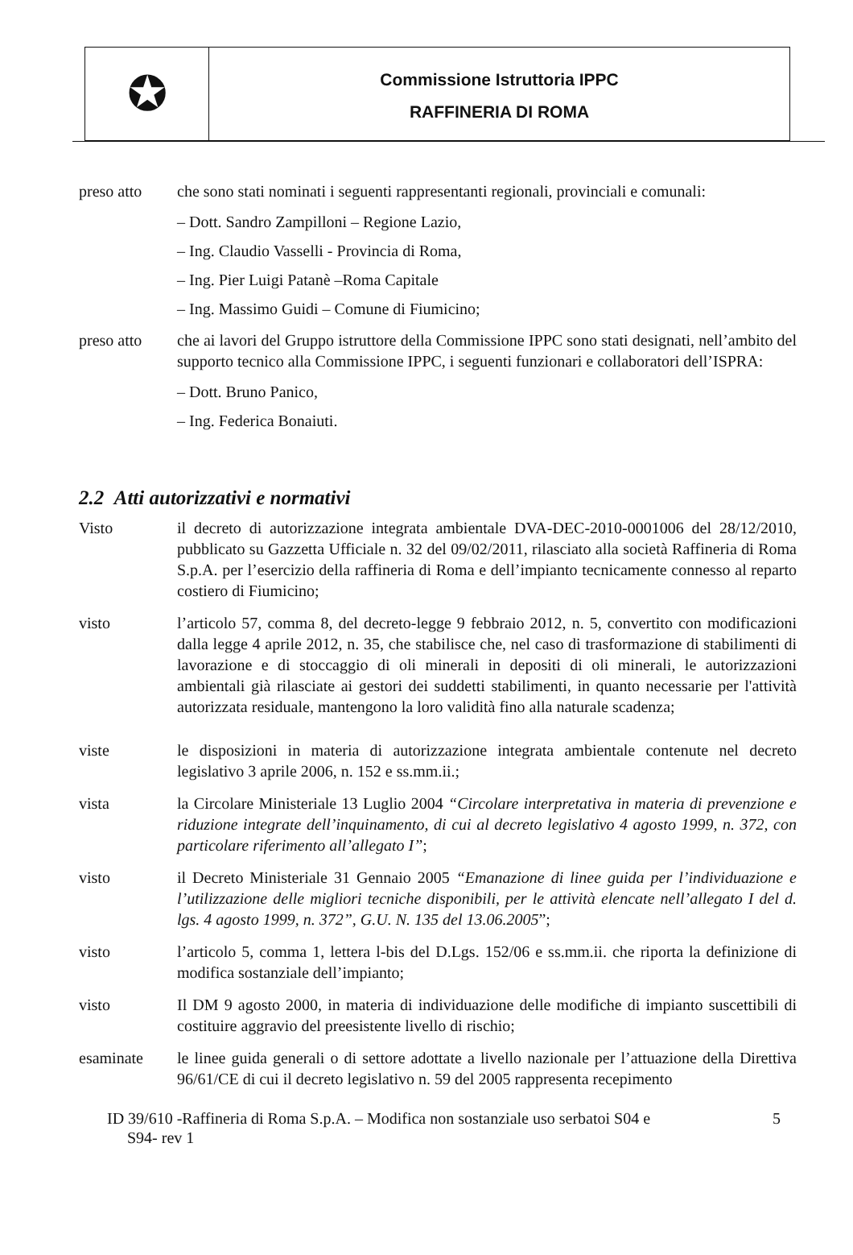✪
Commissione Istruttoria IPPC
RAFFINERIA DI ROMA
preso atto che sono stati nominati i seguenti rappresentanti regionali, provinciali e comunali:
– Dott. Sandro Zampilloni – Regione Lazio,
– Ing. Claudio Vasselli - Provincia di Roma,
– Ing. Pier Luigi Patanè –Roma Capitale
– Ing. Massimo Guidi – Comune di Fiumicino;
preso atto che ai lavori del Gruppo istruttore della Commissione IPPC sono stati designati, nell’ambito del supporto tecnico alla Commissione IPPC, i seguenti funzionari e collaboratori dell’ISPRA:
– Dott. Bruno Panico,
– Ing. Federica Bonaiuti.
2.2 Atti autorizzativi e normativi
Visto il decreto di autorizzazione integrata ambientale DVA-DEC-2010-0001006 del 28/12/2010, pubblicato su Gazzetta Ufficiale n. 32 del 09/02/2011, rilasciato alla società Raffineria di Roma S.p.A. per l’esercizio della raffineria di Roma e dell’impianto tecnicamente connesso al reparto costiero di Fiumicino;
visto l’articolo 57, comma 8, del decreto-legge 9 febbraio 2012, n. 5, convertito con modificazioni dalla legge 4 aprile 2012, n. 35, che stabilisce che, nel caso di trasformazione di stabilimenti di lavorazione e di stoccaggio di oli minerali in depositi di oli minerali, le autorizzazioni ambientali già rilasciate ai gestori dei suddetti stabilimenti, in quanto necessarie per l'attività autorizzata residuale, mantengono la loro validità fino alla naturale scadenza;
viste le disposizioni in materia di autorizzazione integrata ambientale contenute nel decreto legislativo 3 aprile 2006, n. 152 e ss.mm.ii.;
vista la Circolare Ministeriale 13 Luglio 2004 “Circolare interpretativa in materia di prevenzione e riduzione integrate dell’inquinamento, di cui al decreto legislativo 4 agosto 1999, n. 372, con particolare riferimento all’allegato I”;
visto il Decreto Ministeriale 31 Gennaio 2005 “Emanazione di linee guida per l’individuazione e l’utilizzazione delle migliori tecniche disponibili, per le attività elencate nell’allegato I del d. lgs. 4 agosto 1999, n. 372”, G.U. N. 135 del 13.06.2005”;
visto l’articolo 5, comma 1, lettera l-bis del D.Lgs. 152/06 e ss.mm.ii. che riporta la definizione di modifica sostanziale dell’impianto;
visto Il DM 9 agosto 2000, in materia di individuazione delle modifiche di impianto suscettibili di costituire aggravio del preesistente livello di rischio;
esaminate le linee guida generali o di settore adottate a livello nazionale per l’attuazione della Direttiva 96/61/CE di cui il decreto legislativo n. 59 del 2005 rappresenta recepimento
ID 39/610 -Raffineria di Roma S.p.A. – Modifica non sostanziale uso serbatoi S04 e
S94- rev 1
5